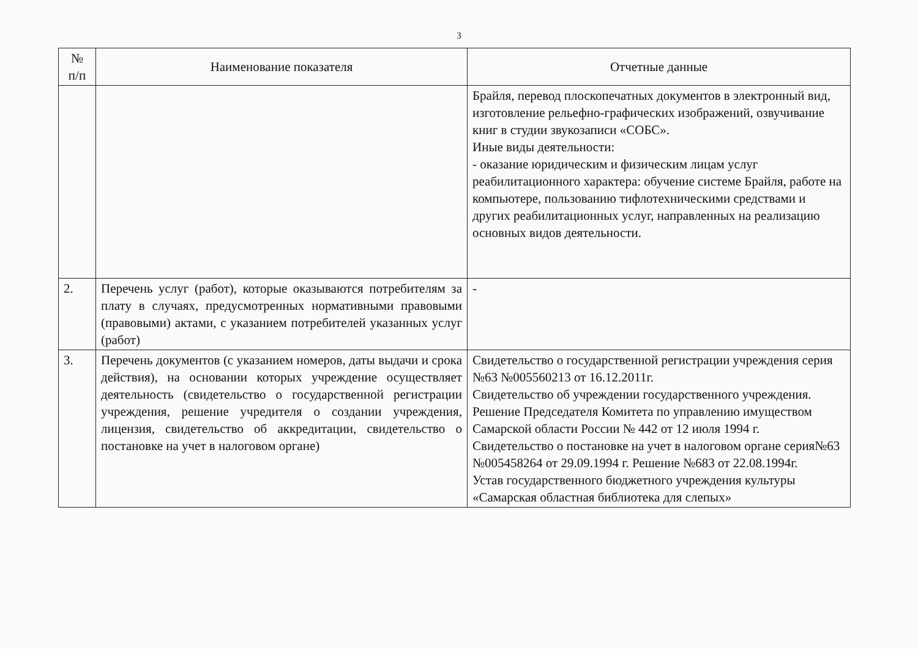3
| № п/п | Наименование показателя | Отчетные данные |
| --- | --- | --- |
| | | Брайля, перевод плоскопечатных документов в электронный вид, изготовление рельефно-графических изображений, озвучивание книг в студии звукозаписи «СОБС». Иные виды деятельности: - оказание юридическим и физическим лицам услуг реабилитационного характера: обучение системе Брайля, работе на компьютере, пользованию тифлотехническими средствами и других реабилитационных услуг, направленных на реализацию основных видов деятельности. |
| 2. | Перечень услуг (работ), которые оказываются потребителям за плату в случаях, предусмотренных нормативными правовыми (правовыми) актами, с указанием потребителей указанных услуг (работ) | - |
| 3. | Перечень документов (с указанием номеров, даты выдачи и срока действия), на основании которых учреждение осуществляет деятельность (свидетельство о государственной регистрации учреждения, решение учредителя о создании учреждения, лицензия, свидетельство об аккредитации, свидетельство о постановке на учет в налоговом органе) | Свидетельство о государственной регистрации учреждения серия №63 №005560213 от 16.12.2011г. Свидетельство об учреждении государственного учреждения. Решение Председателя Комитета по управлению имуществом Самарской области России № 442 от 12 июля 1994 г. Свидетельство о постановке на учет в налоговом органе серия№63 №005458264 от 29.09.1994 г. Решение №683 от 22.08.1994г. Устав государственного бюджетного учреждения культуры «Самарская областная библиотека для слепых» |